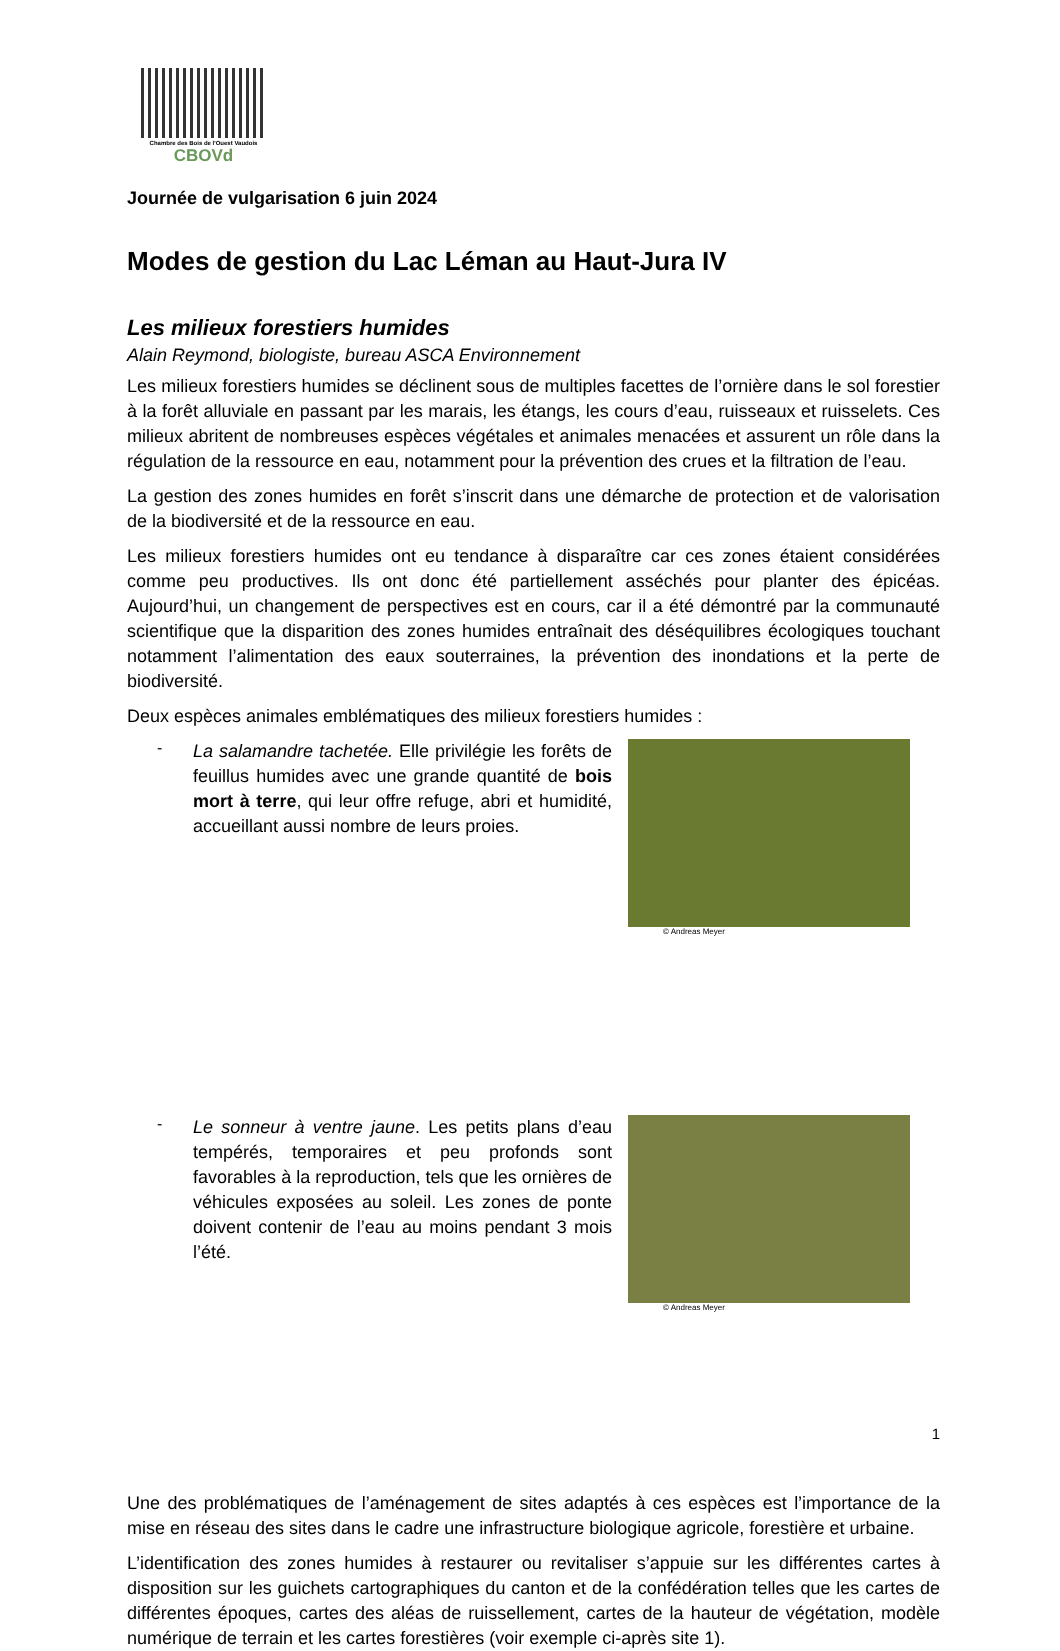Chambre des Bois de l'Ouest Vaudois
CBOVd
Journée de vulgarisation 6 juin 2024
Modes de gestion du Lac Léman au Haut-Jura IV
Les milieux forestiers humides
Alain Reymond, biologiste, bureau ASCA Environnement
Les milieux forestiers humides se déclinent sous de multiples facettes de l’ornière dans le sol forestier à la forêt alluviale en passant par les marais, les étangs, les cours d’eau, ruisseaux et ruisselets. Ces milieux abritent de nombreuses espèces végétales et animales menacées et assurent un rôle dans la régulation de la ressource en eau, notamment pour la prévention des crues et la filtration de l’eau.
La gestion des zones humides en forêt s’inscrit dans une démarche de protection et de valorisation de la biodiversité et de la ressource en eau.
Les milieux forestiers humides ont eu tendance à disparaître car ces zones étaient considérées comme peu productives. Ils ont donc été partiellement asséchés pour planter des épicéas. Aujourd’hui, un changement de perspectives est en cours, car il a été démontré par la communauté scientifique que la disparition des zones humides entraînait des déséquilibres écologiques touchant notamment l’alimentation des eaux souterraines, la prévention des inondations et la perte de biodiversité.
Deux espèces animales emblématiques des milieux forestiers humides :
-
La salamandre tachetée. Elle privilégie les forêts de feuillus humides avec une grande quantité de bois mort à terre, qui leur offre refuge, abri et humidité, accueillant aussi nombre de leurs proies.
© Andreas Meyer
-
Le sonneur à ventre jaune. Les petits plans d’eau tempérés, temporaires et peu profonds sont favorables à la reproduction, tels que les ornières de véhicules exposées au soleil. Les zones de ponte doivent contenir de l’eau au moins pendant 3 mois l’été.
© Andreas Meyer
Une des problématiques de l’aménagement de sites adaptés à ces espèces est l’importance de la mise en réseau des sites dans le cadre une infrastructure biologique agricole, forestière et urbaine.
L’identification des zones humides à restaurer ou revitaliser s’appuie sur les différentes cartes à disposition sur les guichets cartographiques du canton et de la confédération telles que les cartes de différentes époques, cartes des aléas de ruissellement, cartes de la hauteur de végétation, modèle numérique de terrain et les cartes forestières (voir exemple ci-après site 1).
1